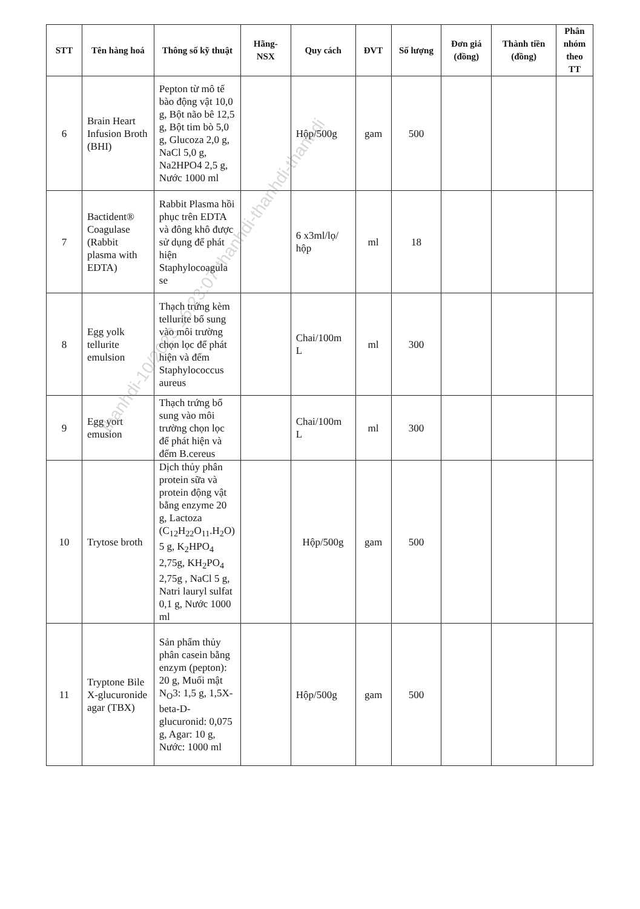| STT | Tên hàng hoá | Thông số kỹ thuật | Hãng-NSX | Quy cách | ĐVT | Số lượng | Đơn giá (đồng) | Thành tiền (đồng) | Phân nhóm theo TT |
| --- | --- | --- | --- | --- | --- | --- | --- | --- | --- |
| 6 | Brain Heart Infusion Broth (BHI) | Pepton từ mô tế bào động vật 10,0 g, Bột não bê 12,5 g, Bột tim bò 5,0 g, Glucoza 2,0 g, NaCl 5,0 g, Na2HPO4 2,5 g, Nước 1000 ml | | Hộp/500g | gam | 500 | | | |
| 7 | Bactident® Coagulase (Rabbit plasma with EDTA) | Rabbit Plasma hồi phục trên EDTA và đông khô được sử dụng để phát hiện Staphylocoagula se | | 6 x3ml/lọ/ hộp | ml | 18 | | | |
| 8 | Egg yolk tellurite emulsion | Thạch trứng kèm tellurite bổ sung vào môi trường chọn lọc để phát hiện và đếm Staphylococcus aureus | | Chai/100m L | ml | 300 | | | |
| 9 | Egg yort emusion | Thạch trứng bổ sung vào môi trường chọn lọc để phát hiện và đếm B.cereus | | Chai/100m L | ml | 300 | | | |
| 10 | Trytose broth | Dịch thủy phân protein sữa và protein động vật bằng enzyme 20 g, Lactoza (C<sub>12</sub>H<sub>22</sub>O<sub>11</sub>.H<sub>2</sub>O) 5 g, K<sub>2</sub>HPO<sub>4</sub> 2,75g, KH<sub>2</sub>PO<sub>4</sub> 2,75g , NaCl 5 g, Natri lauryl sulfat 0,1 g, Nước 1000 ml | | Hộp/500g | gam | 500 | | | |
| 11 | Tryptone Bile X-glucuronide agar (TBX) | Sản phẩm thủy phân casein bằng enzym (pepton): 20 g, Muối mật N<sub>O</sub>3: 1,5 g, 1,5X-beta-D-glucuronid: 0,075 g, Agar: 10 g, Nước: 1000 ml | | Hộp/500g | gam | 500 | | | |
thanhdi-10/2023 16:23:07-thanhdi-thanhdi-thanhdi